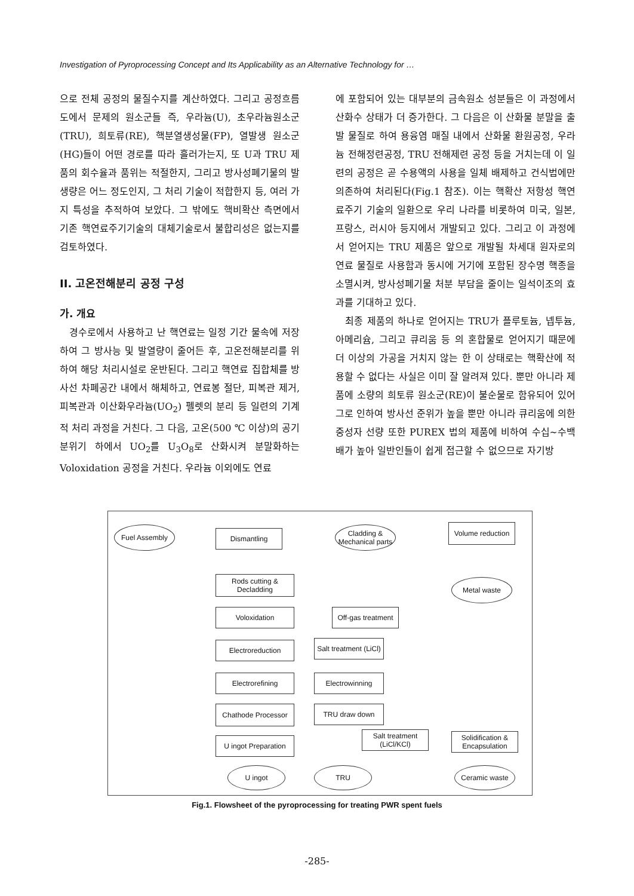Investigation of Pyroprocessing Concept and Its Applicability as an Alternative Technology for …
으로 전체 공정의 물질수지를 계산하였다. 그리고 공정흐름도에서 문제의 원소군들 즉, 우라늄(U), 초우라늄원소군(TRU), 희토류(RE), 핵분열생성물(FP), 열발생 원소군(HG)들이 어떤 경로를 따라 흘러가는지, 또 U과 TRU 제품의 회수율과 품위는 적절한지, 그리고 방사성폐기물의 발생량은 어느 정도인지, 그 처리 기술이 적합한지 등, 여러 가지 특성을 추적하여 보았다. 그 밖에도 핵비확산 측면에서 기존 핵연료주기기술의 대체기술로서 불합리성은 없는지를 검토하였다.
II. 고온전해분리 공정 구성
가. 개요
경수로에서 사용하고 난 핵연료는 일정 기간 물속에 저장하여 그 방사능 및 발열량이 줄어든 후, 고온전해분리를 위하여 해당 처리시설로 운반된다. 그리고 핵연료 집합체를 방사선 차폐공간 내에서 해체하고, 연료봉 절단, 피복관 제거, 피복관과 이산화우라늄(UO<sub>2</sub>) 펠렛의 분리 등 일련의 기계적 처리 과정을 거친다. 그 다음, 고온(500 ℃ 이상)의 공기 분위기 하에서 UO<sub>2</sub>를 U<sub>3</sub>O<sub>8</sub>로 산화시켜 분말화하는 Voloxidation 공정을 거친다. 우라늄 이외에도 연료
에 포함되어 있는 대부분의 금속원소 성분들은 이 과정에서 산화수 상태가 더 증가한다. 그 다음은 이 산화물 분말을 출발 물질로 하여 용융염 매질 내에서 산화물 환원공정, 우라늄 전해정련공정, TRU 전해제련 공정 등을 거치는데 이 일련의 공정은 곧 수용액의 사용을 일체 배제하고 건식법에만 의존하여 처리된다(Fig.1 참조). 이는 핵확산 저항성 핵연료주기 기술의 일환으로 우리 나라를 비롯하여 미국, 일본, 프랑스, 러시아 등지에서 개발되고 있다. 그리고 이 과정에서 얻어지는 TRU 제품은 앞으로 개발될 차세대 원자로의 연료 물질로 사용함과 동시에 거기에 포함된 장수명 핵종을 소멸시켜, 방사성폐기물 처분 부담을 줄이는 일석이조의 효과를 기대하고 있다.
최종 제품의 하나로 얻어지는 TRU가 플루토늄, 넵투늄, 아메리슘, 그리고 큐리움 등 의 혼합물로 얻어지기 때문에 더 이상의 가공을 거치지 않는 한 이 상태로는 핵확산에 적용할 수 없다는 사실은 이미 잘 알려져 있다. 뿐만 아니라 제품에 소량의 희토류 원소군(RE)이 불순물로 함유되어 있어 그로 인하여 방사선 준위가 높을 뿐만 아니라 큐리움에 의한 중성자 선량 또한 PUREX 법의 제품에 비하여 수십~수백배가 높아 일반인들이 쉽게 접근할 수 없으므로 자기방
Fuel Assembly Dismantling
Cladding & Mechanical parts
Volume reduction
Metal waste
Rods cutting & Decladding
Voloxidation
Off-gas treatment
Electroreduction
Salt treatment (LiCl)
Electrorefining Electrowinning
Chathode Processor TRU draw down
Salt treatment (LiCl/KCl)
Solidification & Encapsulation
U ingot Preparation
U ingot TRU Ceramic waste
Fig.1. Flowsheet of the pyroprocessing for treating PWR spent fuels
-285-